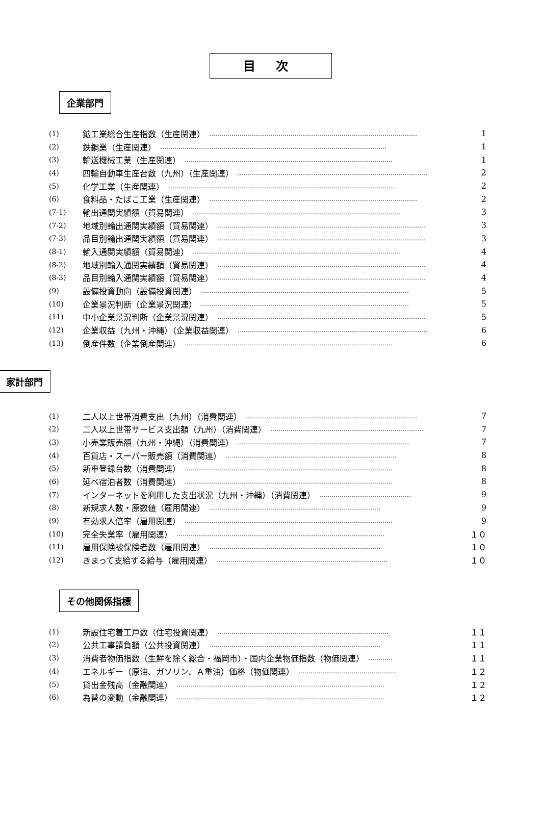目次
企業部門
(1) 鉱工業総合生産指数（生産関連） ………………………………………………………………………………………… 1
(2) 鉄鋼業（生産関連） ………………………………………………………………………………………………… 1
(3) 輸送機械工業（生産関連） ………………………………………………………………………………………… 1
(4) 四輪自動車生産台数（九州）（生産関連） ………………………………………………………………………………… 2
(5) 化学工業（生産関連） ………………………………………………………………………………………………… 2
(6) 食料品・たばこ工業（生産関連） ………………………………………………………………………………………… 2
(7-1) 輸出通関実績額（貿易関連） ………………………………………………………………………………………… 3
(7-2) 地域別輸出通関実績額（貿易関連） ………………………………………………………………………………………… 3
(7-3) 品目別輸出通関実績額（貿易関連） ………………………………………………………………………………………… 3
(8-1) 輸入通関実績額（貿易関連） ………………………………………………………………………………………… 4
(8-2) 地域別輸入通関実績額（貿易関連） ………………………………………………………………………………………… 4
(8-3) 品目別輸入通関実績額（貿易関連） ………………………………………………………………………………………… 4
(9) 設備投資動向（設備投資関連） ………………………………………………………………………………………… 5
(10) 企業景況判断（企業景況関連） ………………………………………………………………………………………… 5
(11) 中小企業景況判断（企業景況関連） ………………………………………………………………………………………… 5
(12) 企業収益（九州・沖縄）（企業収益関連） ………………………………………………………………………………… 6
(13) 倒産件数（企業倒産関連） ………………………………………………………………………………………… 6
家計部門
(1) 二人以上世帯消費支出（九州）（消費関連） ………………………………………………………………………… 7
(2) 二人以上世帯サービス支出額（九州）（消費関連） ………………………………………………………………… 7
(3) 小売業販売額（九州・沖縄）（消費関連） ………………………………………………………………………… 7
(4) 百貨店・スーパー販売額（消費関連） ………………………………………………………………………… 8
(5) 新車登録台数（消費関連） ………………………………………………………………………………………… 8
(6) 延べ宿泊者数（消費関連） ………………………………………………………………………………………… 8
(7) インターネットを利用した支出状況（九州・沖縄）（消費関連） ……………………………………… 9
(8) 新規求人数・原数値（雇用関連） ………………………………………………………………………… 9
(9) 有効求人倍率（雇用関連） ………………………………………………………………………………………… 9
(10) 完全失業率（雇用関連） ………………………………………………………………………………………… １０
(11) 雇用保険被保険者数（雇用関連） ………………………………………………………………………… １０
(12) きまって支給する給与（雇用関連） ………………………………………………………………………… １０
その他関係指標
(1) 新設住宅着工戸数（住宅投資関連） ………………………………………………………………………… １１
(2) 公共工事請負額（公共投資関連） ………………………………………………………………………… １１
(3) 消費者物価指数（生鮮を除く総合・福岡市）・国内企業物価指数（物価関連） ………… １１
(4) エネルギー（原油、ガソリン、Ａ重油）価格（物価関連） ………………………………………… １２
(5) 貸出金残高（金融関連） ………………………………………………………………………………………… １２
(6) 為替の変動（金融関連） ………………………………………………………………………………………… １２